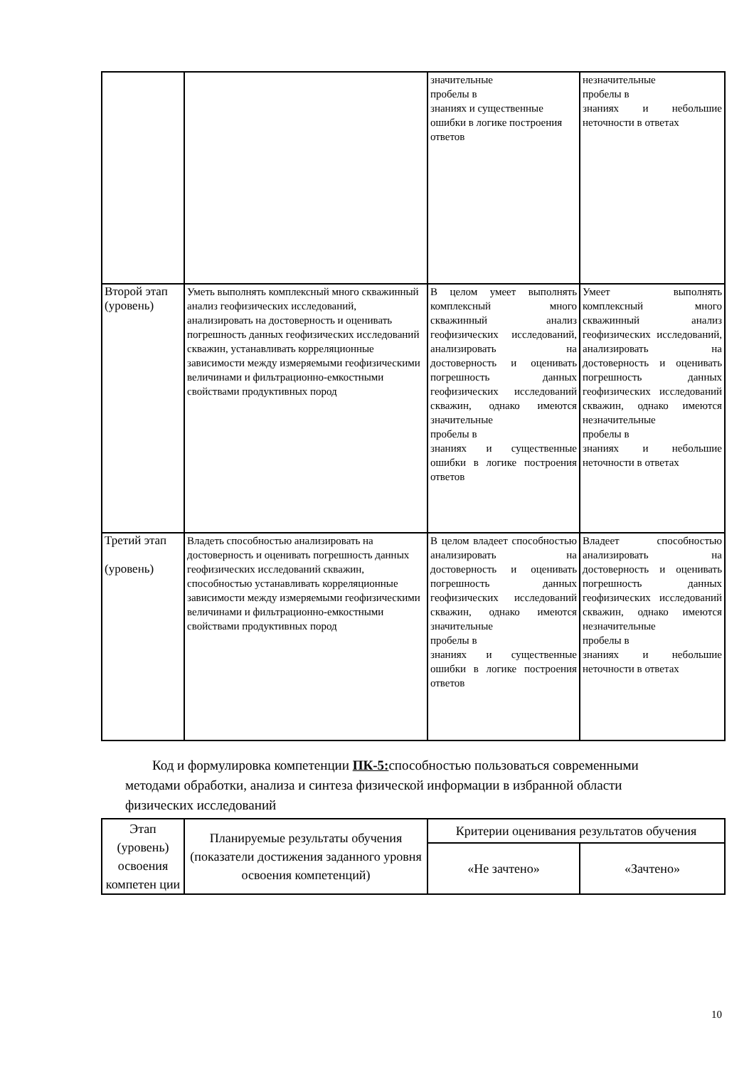| | | значительные пробелы в знаниях и существенные ошибки в логике построения ответов | незначительные пробелы в знаниях и небольшие неточности в ответах |
| Второй этап (уровень) | Уметь выполнять комплексный много скважинный анализ геофизических исследований, анализировать на достоверность и оценивать погрешность данных геофизических исследований скважин, устанавливать корреляционные зависимости между измеряемыми геофизическими величинами и фильтрационно-емкостными свойствами продуктивных пород | В целом умеет выполнять комплексный много скважинный анализ геофизических исследований, анализировать на достоверность и оценивать погрешность данных геофизических исследований скважин, однако имеются значительные пробелы в знаниях и существенные ошибки в логике построения ответов | Умеет выполнять комплексный много скважинный анализ геофизических исследований, анализировать на достоверность и оценивать погрешность данных геофизических исследований скважин, однако имеются незначительные пробелы в знаниях и небольшие неточности в ответах |
| Третий этап (уровень) | Владеть способностью анализировать на достоверность и оценивать погрешность данных геофизических исследований скважин, способностью устанавливать корреляционные зависимости между измеряемыми геофизическими величинами и фильтрационно-емкостными свойствами продуктивных пород | В целом владеет способностью анализировать на достоверность и оценивать погрешность данных геофизических исследований скважин, однако имеются значительные пробелы в знаниях и существенные ошибки в логике построения ответов | Владеет способностью анализировать на достоверность и оценивать погрешность данных геофизических исследований скважин, однако имеются незначительные пробелы в знаниях и небольшие неточности в ответах |
Код и формулировка компетенции ПК-5: способностью пользоваться современными методами обработки, анализа и синтеза физической информации в избранной области физических исследований
| Этап (уровень) освоения компетен ции | Планируемые результаты обучения (показатели достижения заданного уровня освоения компетенций) | Критерии оценивания результатов обучения | |
| --- | --- | --- | --- |
| | | «Не зачтено» | «Зачтено» |
10